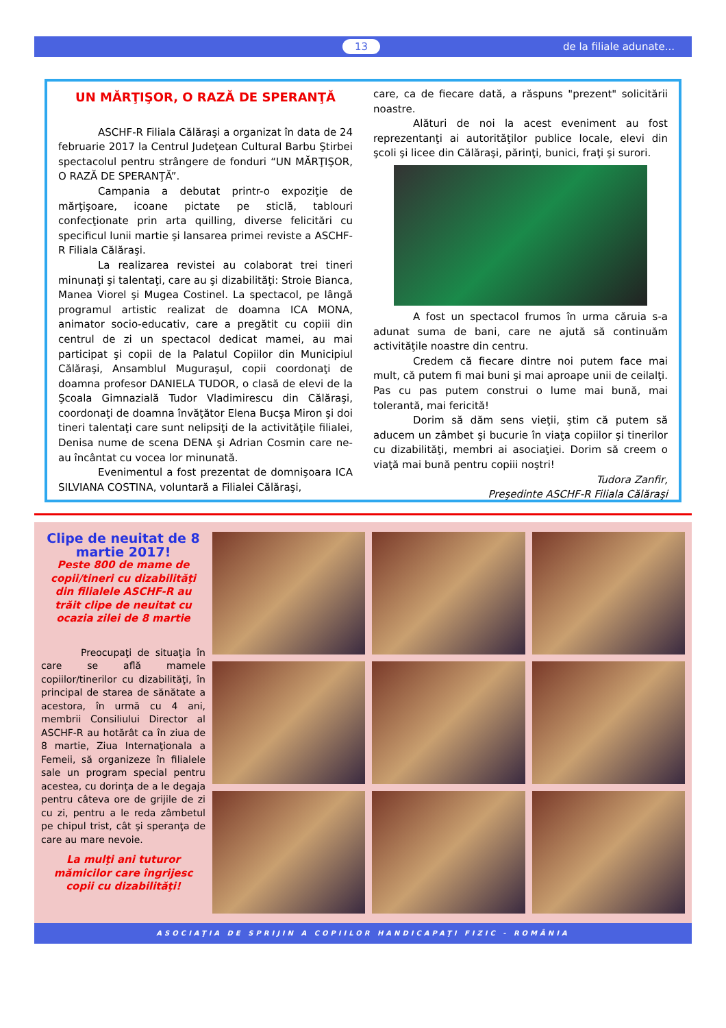13 de la filiale adunate...
UN MĂRŢIŞOR, O RAZĂ DE SPERANŢĂ
ASCHF-R Filiala Călăraşi a organizat în data de 24 februarie 2017 la Centrul Judeţean Cultural Barbu Ştirbei spectacolul pentru strângere de fonduri “UN MĂRŢIŞOR, O RAZĂ DE SPERANŢĂ”.
Campania a debutat printr-o expoziţie de mărţişoare, icoane pictate pe sticlă, tablouri confecţionate prin arta quilling, diverse felicitări cu specificul lunii martie şi lansarea primei reviste a ASCHF-R Filiala Călăraşi.
La realizarea revistei au colaborat trei tineri minunaţi şi talentaţi, care au şi dizabilităţi: Stroie Bianca, Manea Viorel şi Mugea Costinel. La spectacol, pe lângă programul artistic realizat de doamna ICA MONA, animator socio-educativ, care a pregătit cu copiii din centrul de zi un spectacol dedicat mamei, au mai participat şi copii de la Palatul Copiilor din Municipiul Călăraşi, Ansamblul Muguraşul, copii coordonaţi de doamna profesor DANIELA TUDOR, o clasă de elevi de la Şcoala Gimnazială Tudor Vladimirescu din Călăraşi, coordonaţi de doamna învăţător Elena Bucşa Miron şi doi tineri talentaţi care sunt nelipsiţi de la activităţile filialei, Denisa nume de scena DENA şi Adrian Cosmin care ne-au încântat cu vocea lor minunată.
Evenimentul a fost prezentat de domnişoara ICA SILVIANA COSTINA, voluntară a Filialei Călăraşi,
care, ca de fiecare dată, a răspuns "prezent" solicitării noastre.
Alături de noi la acest eveniment au fost reprezentanţi ai autorităţilor publice locale, elevi din şcoli şi licee din Călăraşi, părinţi, bunici, fraţi şi surori.
A fost un spectacol frumos în urma căruia s-a adunat suma de bani, care ne ajută să continuăm activităţile noastre din centru.
Credem că fiecare dintre noi putem face mai mult, că putem fi mai buni şi mai aproape unii de ceilalţi. Pas cu pas putem construi o lume mai bună, mai tolerantă, mai fericită!
Dorim să dăm sens vieţii, ştim că putem să aducem un zâmbet şi bucurie în viaţa copiilor şi tinerilor cu dizabilităţi, membri ai asociaţiei. Dorim să creem o viaţă mai bună pentru copiii noştri!
Tudora Zanfir,
Preşedinte ASCHF-R Filiala Călăraşi
Clipe de neuitat de 8 martie 2017!
Peste 800 de mame de copii/tineri cu dizabilităţi din filialele ASCHF-R au trăit clipe de neuitat cu ocazia zilei de 8 martie
Preocupaţi de situaţia în care se află mamele copiilor/tinerilor cu dizabilităţi, în principal de starea de sănătate a acestora, în urmă cu 4 ani, membrii Consiliului Director al ASCHF-R au hotărât ca în ziua de 8 martie, Ziua Internaţionala a Femeii, să organizeze în filialele sale un program special pentru acestea, cu dorinţa de a le degaja pentru câteva ore de grijile de zi cu zi, pentru a le reda zâmbetul pe chipul trist, cât şi speranţa de care au mare nevoie.
La mulţi ani tuturor mămicilor care îngrijesc copii cu dizabilităţi!
ASOCIAŢIA DE SPRIJIN A COPIILOR HANDICAPAŢI FIZIC - ROMÂNIA